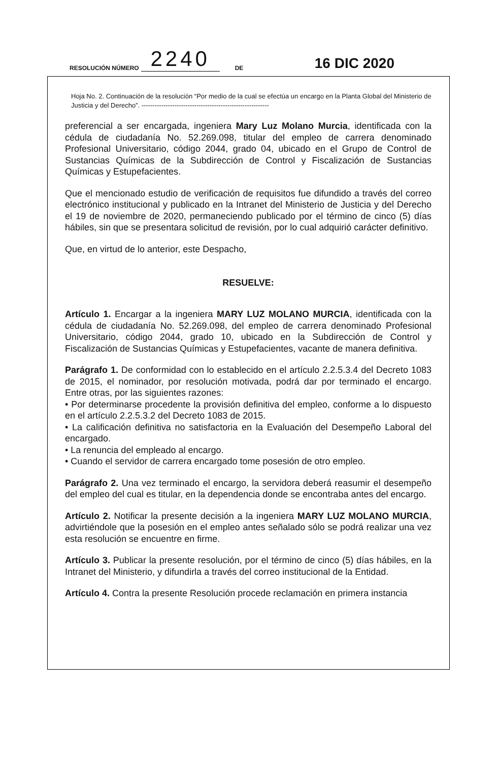RESOLUCIÓN NÚMERO 2240 DE 16 DIC 2020
Hoja No. 2. Continuación de la resolución “Por medio de la cual se efectúa un encargo en la Planta Global del Ministerio de Justicia y del Derecho”. ----------------------------------------------------------
preferencial a ser encargada, ingeniera Mary Luz Molano Murcia, identificada con la cédula de ciudadanía No. 52.269.098, titular del empleo de carrera denominado Profesional Universitario, código 2044, grado 04, ubicado en el Grupo de Control de Sustancias Químicas de la Subdirección de Control y Fiscalización de Sustancias Químicas y Estupefacientes.
Que el mencionado estudio de verificación de requisitos fue difundido a través del correo electrónico institucional y publicado en la Intranet del Ministerio de Justicia y del Derecho el 19 de noviembre de 2020, permaneciendo publicado por el término de cinco (5) días hábiles, sin que se presentara solicitud de revisión, por lo cual adquirió carácter definitivo.
Que, en virtud de lo anterior, este Despacho,
RESUELVE:
Artículo 1. Encargar a la ingeniera MARY LUZ MOLANO MURCIA, identificada con la cédula de ciudadanía No. 52.269.098, del empleo de carrera denominado Profesional Universitario, código 2044, grado 10, ubicado en la Subdirección de Control y Fiscalización de Sustancias Químicas y Estupefacientes, vacante de manera definitiva.
Parágrafo 1. De conformidad con lo establecido en el artículo 2.2.5.3.4 del Decreto 1083 de 2015, el nominador, por resolución motivada, podrá dar por terminado el encargo. Entre otras, por las siguientes razones:
• Por determinarse procedente la provisión definitiva del empleo, conforme a lo dispuesto en el artículo 2.2.5.3.2 del Decreto 1083 de 2015.
• La calificación definitiva no satisfactoria en la Evaluación del Desempeño Laboral del encargado.
• La renuncia del empleado al encargo.
• Cuando el servidor de carrera encargado tome posesión de otro empleo.
Parágrafo 2. Una vez terminado el encargo, la servidora deberá reasumir el desempeño del empleo del cual es titular, en la dependencia donde se encontraba antes del encargo.
Artículo 2. Notificar la presente decisión a la ingeniera MARY LUZ MOLANO MURCIA, advirtiéndole que la posesión en el empleo antes señalado sólo se podrá realizar una vez esta resolución se encuentre en firme.
Artículo 3. Publicar la presente resolución, por el término de cinco (5) días hábiles, en la Intranet del Ministerio, y difundirla a través del correo institucional de la Entidad.
Artículo 4. Contra la presente Resolución procede reclamación en primera instancia